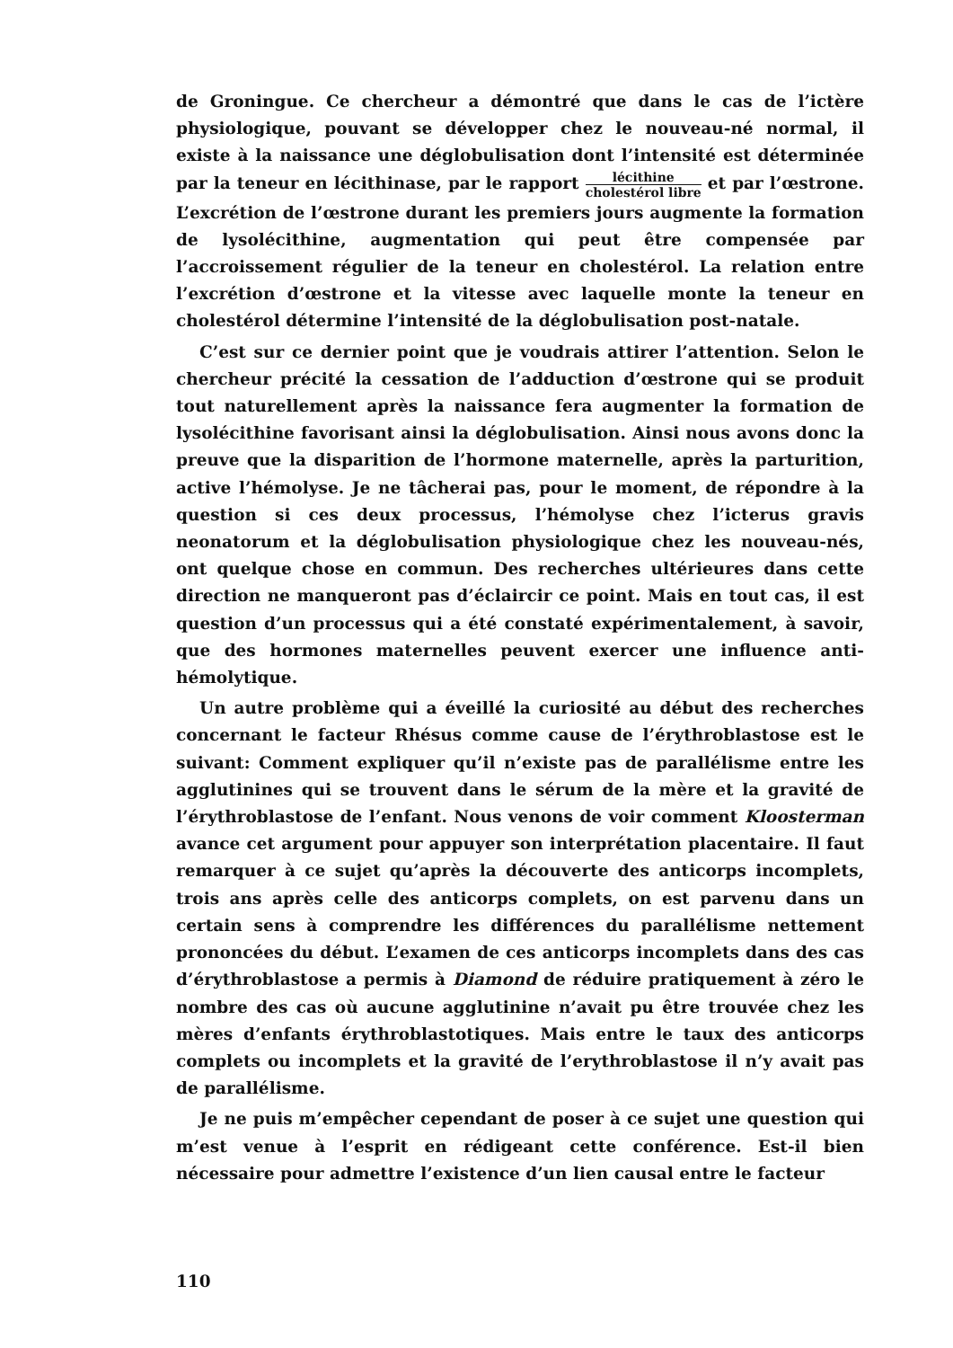de Groningue. Ce chercheur a démontré que dans le cas de l’ictère physiologique, pouvant se développer chez le nouveau-né normal, il existe à la naissance une déglobulisation dont l’intensité est déterminée par la teneur en lécithinase, par le rapport lécithine cholestérol libre et par l’œstrone. L’excrétion de l’œstrone durant les premiers jours augmente la formation de lysolécithine, augmentation qui peut être compensée par l’accroissement régulier de la teneur en cholestérol. La relation entre l’excrétion d’œstrone et la vitesse avec laquelle monte la teneur en cholestérol détermine l’intensité de la déglobulisation post-natale.
C’est sur ce dernier point que je voudrais attirer l’attention. Selon le chercheur précité la cessation de l’adduction d’œstrone qui se produit tout naturellement après la naissance fera augmenter la formation de lysolécithine favorisant ainsi la déglobulisation. Ainsi nous avons donc la preuve que la disparition de l’hormone maternelle, après la parturition, active l’hémolyse. Je ne tâcherai pas, pour le moment, de répondre à la question si ces deux processus, l’hémolyse chez l’icterus gravis neonatorum et la déglobulisation physiologique chez les nouveau-nés, ont quelque chose en commun. Des recherches ultérieures dans cette direction ne manqueront pas d’éclaircir ce point. Mais en tout cas, il est question d’un processus qui a été constaté expérimentalement, à savoir, que des hormones maternelles peuvent exercer une influence anti-hémolytique.
Un autre problème qui a éveillé la curiosité au début des recherches concernant le facteur Rhésus comme cause de l’érythroblastose est le suivant: Comment expliquer qu’il n’existe pas de parallélisme entre les agglutinines qui se trouvent dans le sérum de la mère et la gravité de l’érythroblastose de l’enfant. Nous venons de voir comment Kloosterman avance cet argument pour appuyer son interprétation placentaire. Il faut remarquer à ce sujet qu’après la découverte des anticorps incomplets, trois ans après celle des anticorps complets, on est parvenu dans un certain sens à comprendre les différences du parallélisme nettement prononcées du début. L’examen de ces anticorps incomplets dans des cas d’érythroblastose a permis à Diamond de réduire pratiquement à zéro le nombre des cas où aucune agglutinine n’avait pu être trouvée chez les mères d’enfants érythroblastotiques. Mais entre le taux des anticorps complets ou incomplets et la gravité de l’erythroblastose il n’y avait pas de parallélisme.
Je ne puis m’empêcher cependant de poser à ce sujet une question qui m’est venue à l’esprit en rédigeant cette conférence. Est-il bien nécessaire pour admettre l’existence d’un lien causal entre le facteur
110